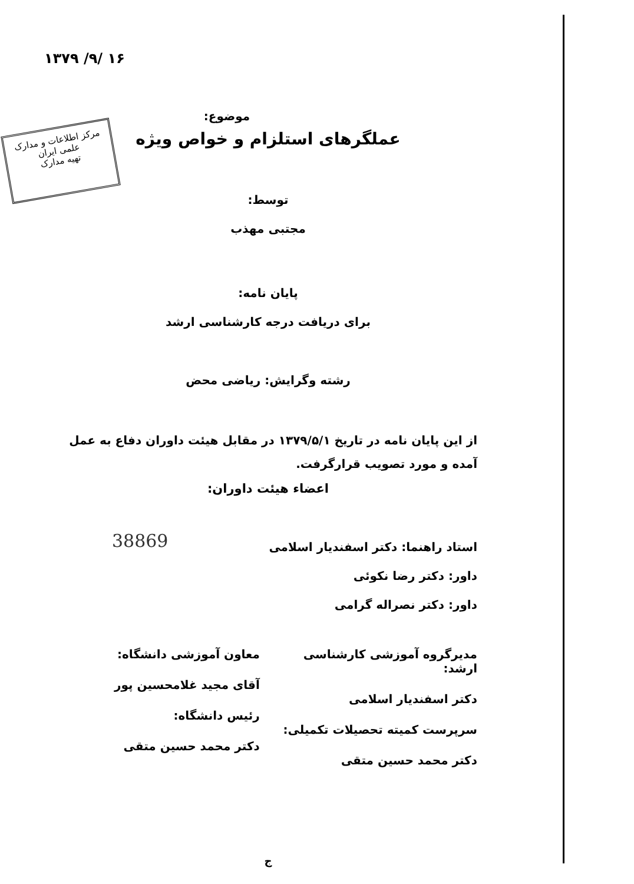۱۳۷۹ /۹/ ۱۶
مرکز اطلاعات و مدارک علمی ایران
تهیه مدارک
موضوع:
عملگرهای استلزام و خواص ویژه
توسط:
مجتبی مهذب
پایان نامه:
برای دریافت درجه کارشناسی ارشد
رشته وگرایش: ریاضی محض
از این پایان نامه در تاریخ ۱۳۷۹/۵/۱ در مقابل هیئت داوران دفاع به عمل آمده و مورد تصویب قرارگرفت.
اعضاء هیئت داوران:
استاد راهنما: دکتر اسفندیار اسلامی
داور: دکتر رضا نکوئی
داور: دکتر نصراله گرامی
مدیرگروه آموزشی کارشناسی ارشد:
دکتر اسفندیار اسلامی
سرپرست کمیته تحصیلات تکمیلی:
دکتر محمد حسین متقی
معاون آموزشی دانشگاه:
آقای مجید غلامحسین پور
رئیس دانشگاه:
دکتر محمد حسین متقی
ج
38869